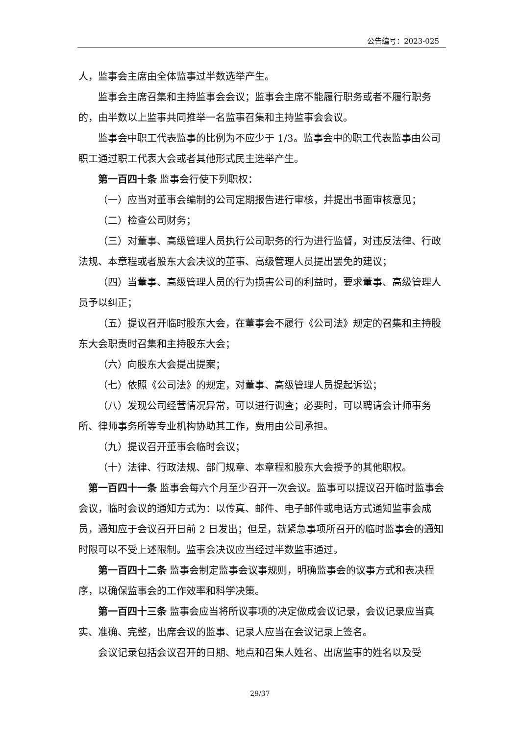公告编号：2023-025
人，监事会主席由全体监事过半数选举产生。
监事会主席召集和主持监事会会议；监事会主席不能履行职务或者不履行职务的，由半数以上监事共同推举一名监事召集和主持监事会会议。
监事会中职工代表监事的比例为不应少于 1/3。监事会中的职工代表监事由公司职工通过职工代表大会或者其他形式民主选举产生。
第一百四十条 监事会行使下列职权：
（一）应当对董事会编制的公司定期报告进行审核，并提出书面审核意见；
（二）检查公司财务；
（三）对董事、高级管理人员执行公司职务的行为进行监督，对违反法律、行政法规、本章程或者股东大会决议的董事、高级管理人员提出罢免的建议；
（四）当董事、高级管理人员的行为损害公司的利益时，要求董事、高级管理人员予以纠正；
（五）提议召开临时股东大会，在董事会不履行《公司法》规定的召集和主持股东大会职责时召集和主持股东大会；
（六）向股东大会提出提案；
（七）依照《公司法》的规定，对董事、高级管理人员提起诉讼；
（八）发现公司经营情况异常，可以进行调查；必要时，可以聘请会计师事务所、律师事务所等专业机构协助其工作，费用由公司承担。
（九）提议召开董事会临时会议；
（十）法律、行政法规、部门规章、本章程和股东大会授予的其他职权。
第一百四十一条 监事会每六个月至少召开一次会议。监事可以提议召开临时监事会会议，临时会议的通知方式为：以传真、邮件、电子邮件或电话方式通知监事会成员，通知应于会议召开日前 2 日发出；但是，就紧急事项所召开的临时监事会的通知时限可以不受上述限制。监事会决议应当经过半数监事通过。
第一百四十二条 监事会制定监事会议事规则，明确监事会的议事方式和表决程序，以确保监事会的工作效率和科学决策。
第一百四十三条 监事会应当将所议事项的决定做成会议记录，会议记录应当真实、准确、完整，出席会议的监事、记录人应当在会议记录上签名。
会议记录包括会议召开的日期、地点和召集人姓名、出席监事的姓名以及受
29/37